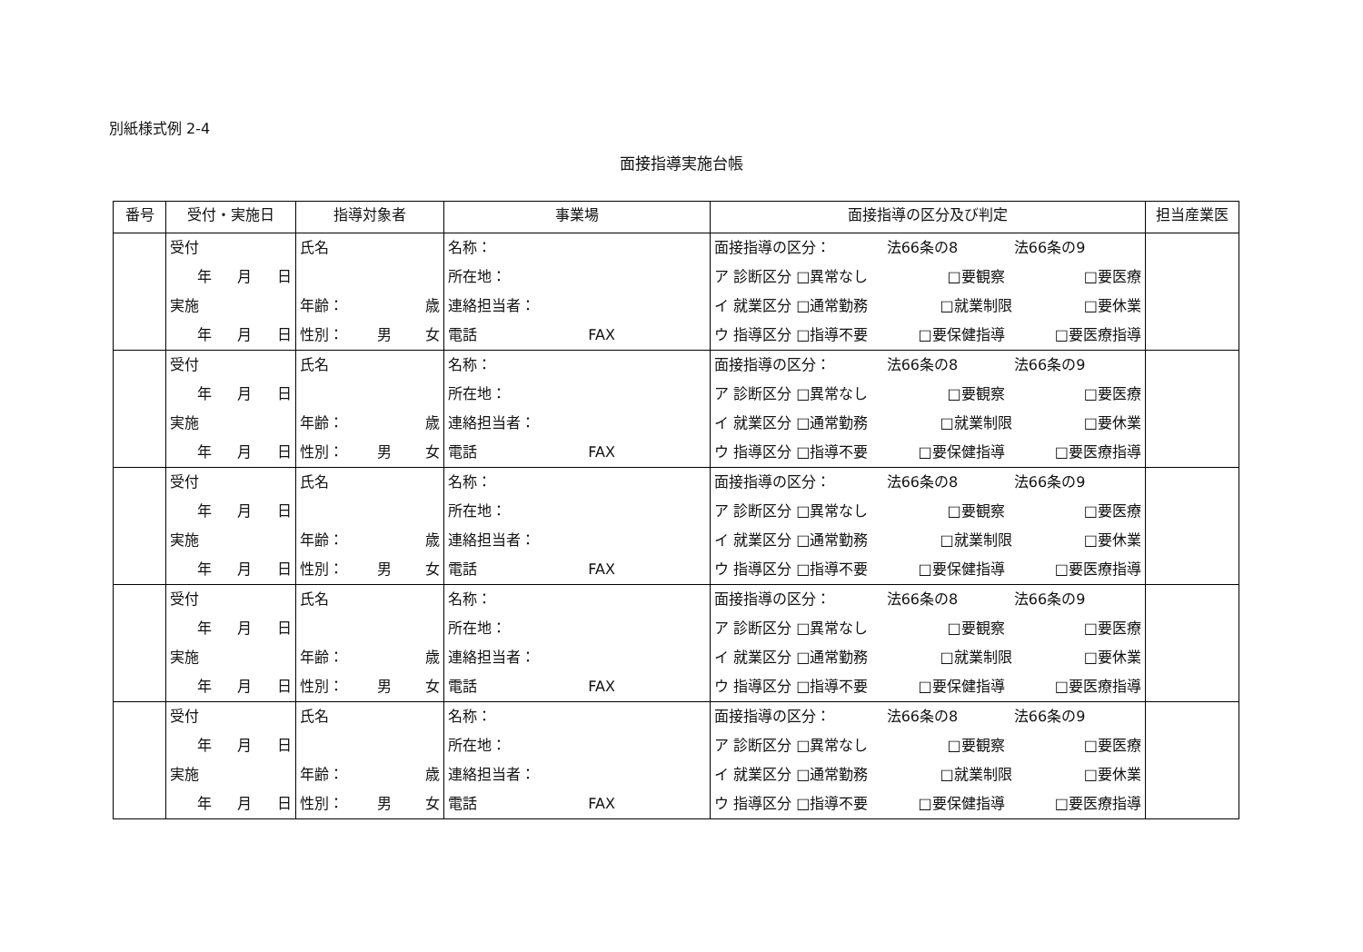別紙様式例 2-4
面接指導実施台帳
| 番号 | 受付・実施日 | 指導対象者 | 事業場 | 面接指導の区分及び判定 | 担当産業医 |
| --- | --- | --- | --- | --- | --- |
| | 受付 年 月 日 実施 年 月 日 | 氏名 年齢： 歳 性別： 男 女 | 名称： 所在地： 連絡担当者： 電話 FAX | 面接指導の区分： 法66条の8 法66条の9 ア 診断区分 □異常なし □要観察 □要医療 イ 就業区分 □通常勤務 □就業制限 □要休業 ウ 指導区分 □指導不要 □要保健指導 □要医療指導 | |
| | 受付 年 月 日 実施 年 月 日 | 氏名 年齢： 歳 性別： 男 女 | 名称： 所在地： 連絡担当者： 電話 FAX | 面接指導の区分： 法66条の8 法66条の9 ア 診断区分 □異常なし □要観察 □要医療 イ 就業区分 □通常勤務 □就業制限 □要休業 ウ 指導区分 □指導不要 □要保健指導 □要医療指導 | |
| | 受付 年 月 日 実施 年 月 日 | 氏名 年齢： 歳 性別： 男 女 | 名称： 所在地： 連絡担当者： 電話 FAX | 面接指導の区分： 法66条の8 法66条の9 ア 診断区分 □異常なし □要観察 □要医療 イ 就業区分 □通常勤務 □就業制限 □要休業 ウ 指導区分 □指導不要 □要保健指導 □要医療指導 | |
| | 受付 年 月 日 実施 年 月 日 | 氏名 年齢： 歳 性別： 男 女 | 名称： 所在地： 連絡担当者： 電話 FAX | 面接指導の区分： 法66条の8 法66条の9 ア 診断区分 □異常なし □要観察 □要医療 イ 就業区分 □通常勤務 □就業制限 □要休業 ウ 指導区分 □指導不要 □要保健指導 □要医療指導 | |
| | 受付 年 月 日 実施 年 月 日 | 氏名 年齢： 歳 性別： 男 女 | 名称： 所在地： 連絡担当者： 電話 FAX | 面接指導の区分： 法66条の8 法66条の9 ア 診断区分 □異常なし □要観察 □要医療 イ 就業区分 □通常勤務 □就業制限 □要休業 ウ 指導区分 □指導不要 □要保健指導 □要医療指導 | |